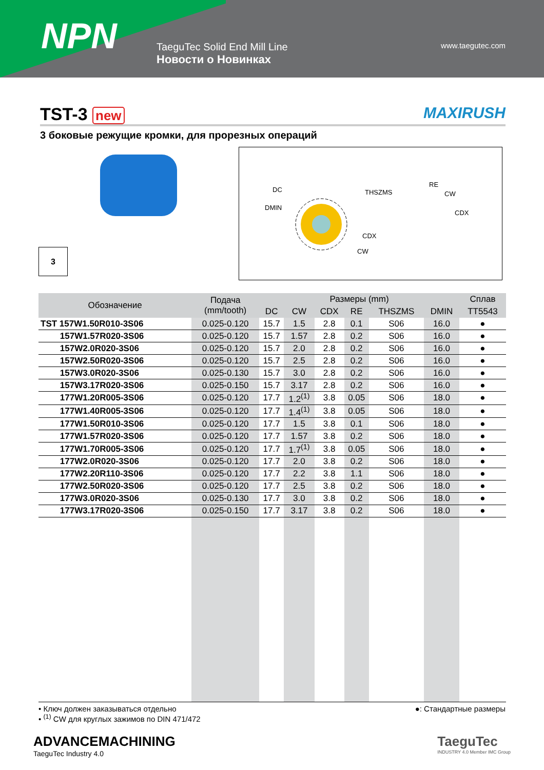NPN
TaeguTec Solid End Mill Line
Новости о Новинках
www.taegutec.com
TST-3 new
MAXIRUSH
3 боковые режущие кромки, для прорезных операций
3
DC
DMIN
THSZMS
CDX
CW
RE
CW
CDX
| Обозначение | Подача (mm/tooth) | Размеры (mm) | | | | | | Сплав |
| --- | --- | --- | --- | --- | --- | --- | --- | --- |
| | | DC | CW | CDX | RE | THSZMS | DMIN | TT5543 |
| TST 157W1.50R010-3S06 | 0.025-0.120 | 15.7 | 1.5 | 2.8 | 0.1 | S06 | 16.0 | ● |
| 157W1.57R020-3S06 | 0.025-0.120 | 15.7 | 1.57 | 2.8 | 0.2 | S06 | 16.0 | ● |
| 157W2.0R020-3S06 | 0.025-0.120 | 15.7 | 2.0 | 2.8 | 0.2 | S06 | 16.0 | ● |
| 157W2.50R020-3S06 | 0.025-0.120 | 15.7 | 2.5 | 2.8 | 0.2 | S06 | 16.0 | ● |
| 157W3.0R020-3S06 | 0.025-0.130 | 15.7 | 3.0 | 2.8 | 0.2 | S06 | 16.0 | ● |
| 157W3.17R020-3S06 | 0.025-0.150 | 15.7 | 3.17 | 2.8 | 0.2 | S06 | 16.0 | ● |
| 177W1.20R005-3S06 | 0.025-0.120 | 17.7 | 1.2<sup>(1)</sup> | 3.8 | 0.05 | S06 | 18.0 | ● |
| 177W1.40R005-3S06 | 0.025-0.120 | 17.7 | 1.4<sup>(1)</sup> | 3.8 | 0.05 | S06 | 18.0 | ● |
| 177W1.50R010-3S06 | 0.025-0.120 | 17.7 | 1.5 | 3.8 | 0.1 | S06 | 18.0 | ● |
| 177W1.57R020-3S06 | 0.025-0.120 | 17.7 | 1.57 | 3.8 | 0.2 | S06 | 18.0 | ● |
| 177W1.70R005-3S06 | 0.025-0.120 | 17.7 | 1.7<sup>(1)</sup> | 3.8 | 0.05 | S06 | 18.0 | ● |
| 177W2.0R020-3S06 | 0.025-0.120 | 17.7 | 2.0 | 3.8 | 0.2 | S06 | 18.0 | ● |
| 177W2.20R110-3S06 | 0.025-0.120 | 17.7 | 2.2 | 3.8 | 1.1 | S06 | 18.0 | ● |
| 177W2.50R020-3S06 | 0.025-0.120 | 17.7 | 2.5 | 3.8 | 0.2 | S06 | 18.0 | ● |
| 177W3.0R020-3S06 | 0.025-0.130 | 17.7 | 3.0 | 3.8 | 0.2 | S06 | 18.0 | ● |
| 177W3.17R020-3S06 | 0.025-0.150 | 17.7 | 3.17 | 3.8 | 0.2 | S06 | 18.0 | ● |
• Ключ должен заказываться отдельно
• <sup>(1)</sup> CW для круглых зажимов по DIN 471/472
●: Стандартные размеры
ADVANCEMACHINING
TaeguTec Industry 4.0
TaeguTec
INDUSTRY 4.0 Member IMC Group